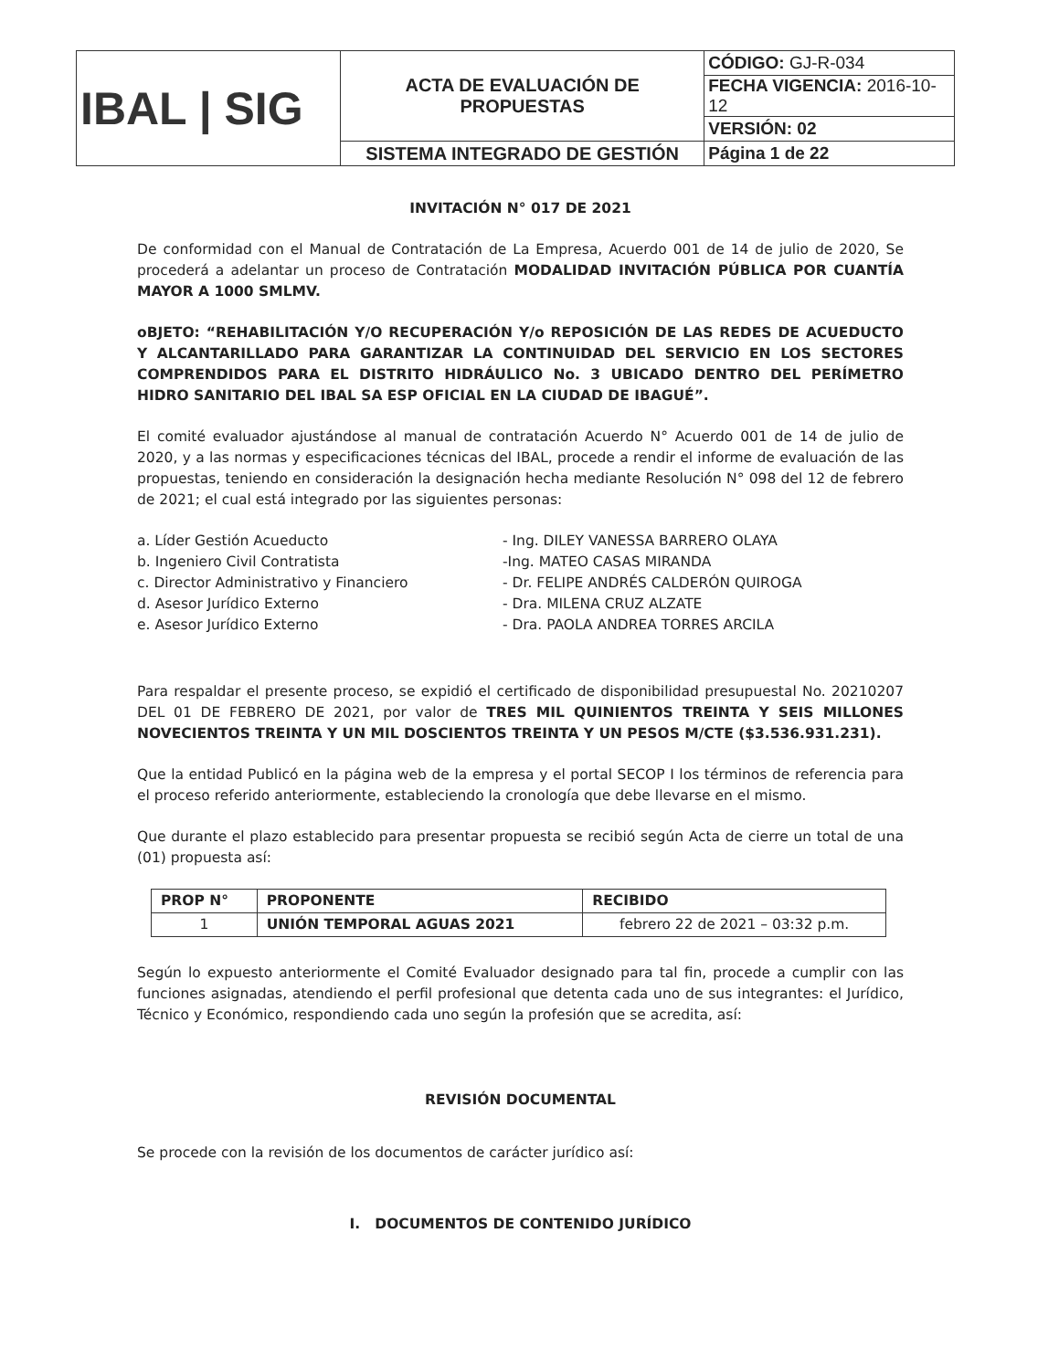| IBAL / SIG | ACTA DE EVALUACIÓN DE PROPUESTAS | CÓDIGO: GJ-R-034 |
| | | FECHA VIGENCIA: 2016-10-12 |
| | | VERSIÓN: 02 |
| | SISTEMA INTEGRADO DE GESTIÓN | Página 1 de 22 |
INVITACIÓN N° 017 DE 2021
De conformidad con el Manual de Contratación de La Empresa, Acuerdo 001 de 14 de julio de 2020, Se procederá a adelantar un proceso de Contratación MODALIDAD INVITACIÓN PÚBLICA POR CUANTÍA MAYOR A 1000 SMLMV.
oBJETO: “REHABILITACIÓN Y/O RECUPERACIÓN Y/o REPOSICIÓN DE LAS REDES DE ACUEDUCTO Y ALCANTARILLADO PARA GARANTIZAR LA CONTINUIDAD DEL SERVICIO EN LOS SECTORES COMPRENDIDOS PARA EL DISTRITO HIDRÁULICO No. 3 UBICADO DENTRO DEL PERÍMETRO HIDRO SANITARIO DEL IBAL SA ESP OFICIAL EN LA CIUDAD DE IBAGUÉ”.
El comité evaluador ajustándose al manual de contratación Acuerdo N° Acuerdo 001 de 14 de julio de 2020, y a las normas y especificaciones técnicas del IBAL, procede a rendir el informe de evaluación de las propuestas, teniendo en consideración la designación hecha mediante Resolución N° 098 del 12 de febrero de 2021; el cual está integrado por las siguientes personas:
a. Líder Gestión Acueducto
- Ing. DILEY VANESSA BARRERO OLAYA
b. Ingeniero Civil Contratista
-Ing. MATEO CASAS MIRANDA
c. Director Administrativo y Financiero
- Dr. FELIPE ANDRÉS CALDERÓN QUIROGA
d. Asesor Jurídico Externo
- Dra. MILENA CRUZ ALZATE
e. Asesor Jurídico Externo
- Dra. PAOLA ANDREA TORRES ARCILA
Para respaldar el presente proceso, se expidió el certificado de disponibilidad presupuestal No. 20210207 DEL 01 DE FEBRERO DE 2021, por valor de TRES MIL QUINIENTOS TREINTA Y SEIS MILLONES NOVECIENTOS TREINTA Y UN MIL DOSCIENTOS TREINTA Y UN PESOS M/CTE ($3.536.931.231).
Que la entidad Publicó en la página web de la empresa y el portal SECOP I los términos de referencia para el proceso referido anteriormente, estableciendo la cronología que debe llevarse en el mismo.
Que durante el plazo establecido para presentar propuesta se recibió según Acta de cierre un total de una (01) propuesta así:
| PROP N° | PROPONENTE | RECIBIDO |
| --- | --- | --- |
| 1 | UNIÓN TEMPORAL AGUAS 2021 | febrero 22 de 2021 – 03:32 p.m. |
Según lo expuesto anteriormente el Comité Evaluador designado para tal fin, procede a cumplir con las funciones asignadas, atendiendo el perfil profesional que detenta cada uno de sus integrantes: el Jurídico, Técnico y Económico, respondiendo cada uno según la profesión que se acredita, así:
REVISIÓN DOCUMENTAL
Se procede con la revisión de los documentos de carácter jurídico así:
I. DOCUMENTOS DE CONTENIDO JURÍDICO